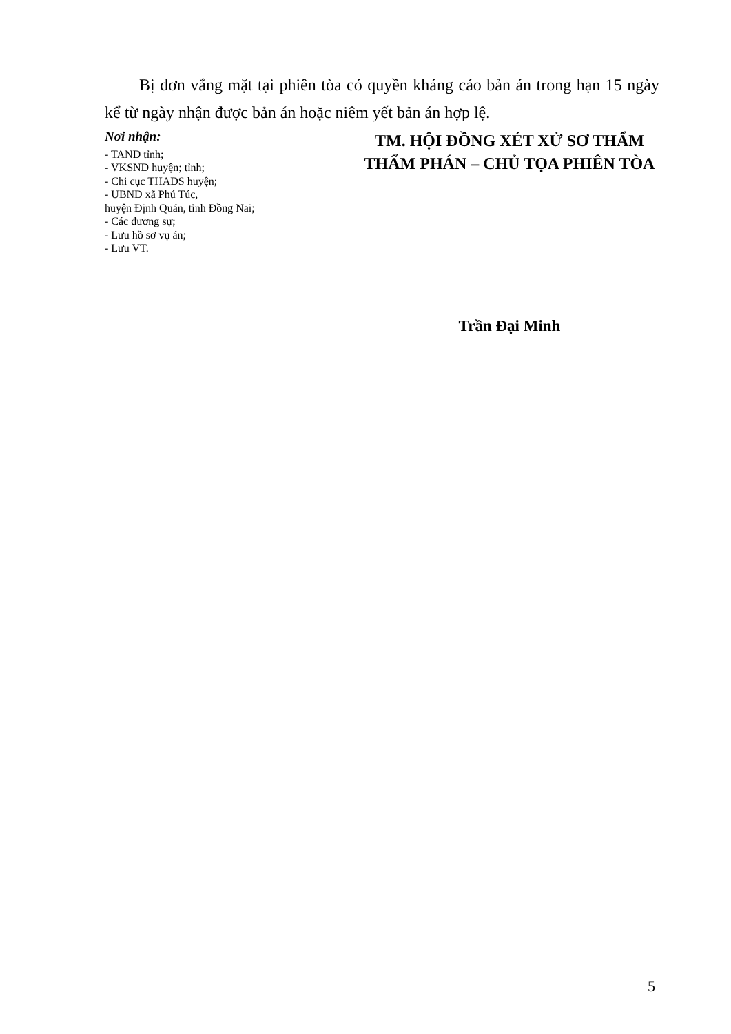Bị đơn vắng mặt tại phiên tòa có quyền kháng cáo bản án trong hạn 15 ngày kể từ ngày nhận được bản án hoặc niêm yết bản án hợp lệ.
Nơi nhận:
- TAND tỉnh;
- VKSND huyện; tỉnh;
- Chi cục THADS huyện;
- UBND xã Phú Túc,
huyện Định Quán, tỉnh Đồng Nai;
- Các đương sự;
- Lưu hồ sơ vụ án;
- Lưu VT.
TM. HỘI ĐỒNG XÉT XỬ SƠ THẨM
THẨM PHÁN – CHỦ TỌA PHIÊN TÒA
Trần Đại Minh
5